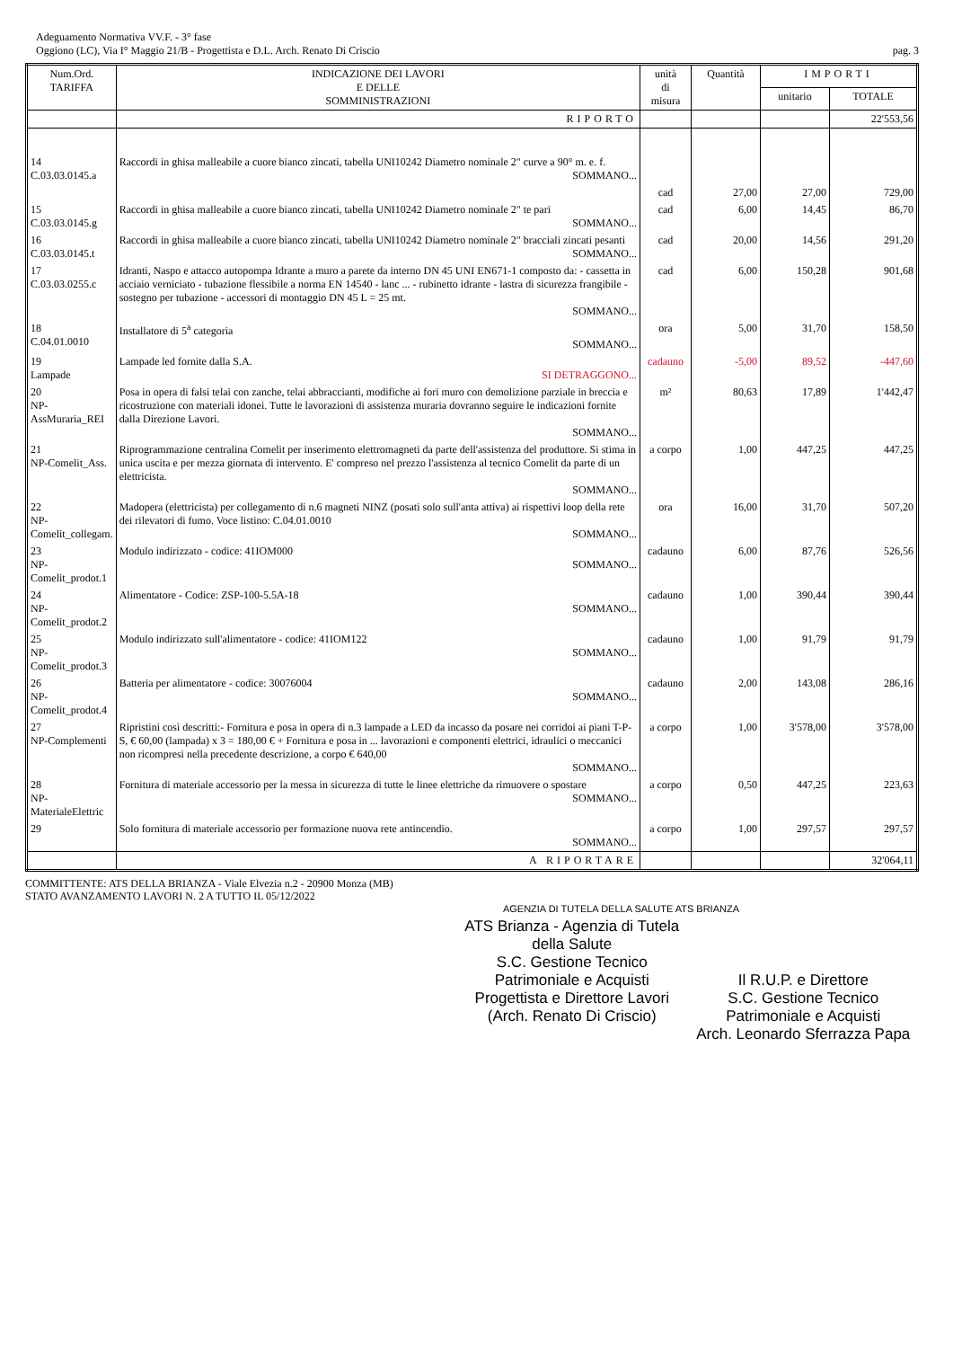Adeguamento Normativa VV.F. - 3° fase
Oggiono (LC), Via I° Maggio 21/B - Progettista e D.L. Arch. Renato Di Criscio
pag. 3
| Num.Ord. TARIFFA | INDICAZIONE DEI LAVORI E DELLE SOMMINISTRAZIONI | unità di misura | Quantità | IMPORTI | |
| --- | --- | --- | --- | --- | --- |
| | | | | unitario | TOTALE |
| | RIPORTO | | | | 22'553,56 |
| 14 C.03.03.0145.a | Raccordi in ghisa malleabile a cuore bianco zincati, tabella UNI10242 Diametro nominale 2" curve a 90° m. e. f. SOMMANO... | cad | 27,00 | 27,00 | 729,00 |
| 15 C.03.03.0145.g | Raccordi in ghisa malleabile a cuore bianco zincati, tabella UNI10242 Diametro nominale 2" te pari SOMMANO... | cad | 6,00 | 14,45 | 86,70 |
| 16 C.03.03.0145.t | Raccordi in ghisa malleabile a cuore bianco zincati, tabella UNI10242 Diametro nominale 2" bracciali zincati pesanti SOMMANO... | cad | 20,00 | 14,56 | 291,20 |
| 17 C.03.03.0255.c | Idranti, Naspo e attacco autopompa Idrante a muro a parete da interno DN 45 UNI EN671-1 composto da: - cassetta in acciaio verniciato - tubazione flessibile a norma EN 14540 - lanc ... - rubinetto idrante - lastra di sicurezza frangibile - sostegno per tubazione - accessori di montaggio DN 45 L = 25 mt. SOMMANO... | cad | 6,00 | 150,28 | 901,68 |
| 18 C.04.01.0010 | Installatore di 5<sup>a</sup> categoria SOMMANO... | ora | 5,00 | 31,70 | 158,50 |
| 19 Lampade | Lampade led fornite dalla S.A. SI DETRAGGONO... | cadauno | -5,00 | 89,52 | -447,60 |
| 20 NP-AssMuraria_REI | Posa in opera di falsi telai con zanche, telai abbraccianti, modifiche ai fori muro con demolizione parziale in breccia e ricostruzione con materiali idonei. Tutte le lavorazioni di assistenza muraria dovranno seguire le indicazioni fornite dalla Direzione Lavori. SOMMANO... | m² | 80,63 | 17,89 | 1'442,47 |
| 21 NP-Comelit_Ass. | Riprogrammazione centralina Comelit per inserimento elettromagneti da parte dell'assistenza del produttore. Si stima in unica uscita e per mezza giornata di intervento. E' compreso nel prezzo l'assistenza al tecnico Comelit da parte di un elettricista. SOMMANO... | a corpo | 1,00 | 447,25 | 447,25 |
| 22 NP-Comelit_collegam. | Madopera (elettricista) per collegamento di n.6 magneti NINZ (posati solo sull'anta attiva) ai rispettivi loop della rete dei rilevatori di fumo. Voce listino: C.04.01.0010 SOMMANO... | ora | 16,00 | 31,70 | 507,20 |
| 23 NP-Comelit_prodot.1 | Modulo indirizzato - codice: 41IOM000 SOMMANO... | cadauno | 6,00 | 87,76 | 526,56 |
| 24 NP-Comelit_prodot.2 | Alimentatore - Codice: ZSP-100-5.5A-18 SOMMANO... | cadauno | 1,00 | 390,44 | 390,44 |
| 25 NP-Comelit_prodot.3 | Modulo indirizzato sull'alimentatore - codice: 41IOM122 SOMMANO... | cadauno | 1,00 | 91,79 | 91,79 |
| 26 NP-Comelit_prodot.4 | Batteria per alimentatore - codice: 30076004 SOMMANO... | cadauno | 2,00 | 143,08 | 286,16 |
| 27 NP-Complementi | Ripristini così descritti:- Fornitura e posa in opera di n.3 lampade a LED da incasso da posare nei corridoi ai piani T-P-S, € 60,00 (lampada) x 3 = 180,00 € + Fornitura e posa in ... lavorazioni e componenti elettrici, idraulici o meccanici non ricompresi nella precedente descrizione, a corpo € 640,00 SOMMANO... | a corpo | 1,00 | 3'578,00 | 3'578,00 |
| 28 NP-MaterialeElettric | Fornitura di materiale accessorio per la messa in sicurezza di tutte le linee elettriche da rimuovere o spostare SOMMANO... | a corpo | 0,50 | 447,25 | 223,63 |
| 29 | Solo fornitura di materiale accessorio per formazione nuova rete antincendio. SOMMANO... | a corpo | 1,00 | 297,57 | 297,57 |
| | A RIPORTARE | | | | 32'064,11 |
COMMITTENTE: ATS DELLA BRIANZA - Viale Elvezia n.2 - 20900 Monza (MB)
STATO AVANZAMENTO LAVORI N. 2 A TUTTO IL 05/12/2022
AGENZIA DI TUTELA DELLA SALUTE ATS BRIANZA
ATS Brianza - Agenzia di Tutela della Salute
S.C. Gestione Tecnico Patrimoniale e Acquisti
Progettista e Direttore Lavori
(Arch. Renato Di Criscio)
Il R.U.P. e Direttore
S.C. Gestione Tecnico Patrimoniale e Acquisti
Arch. Leonardo Sferrazza Papa